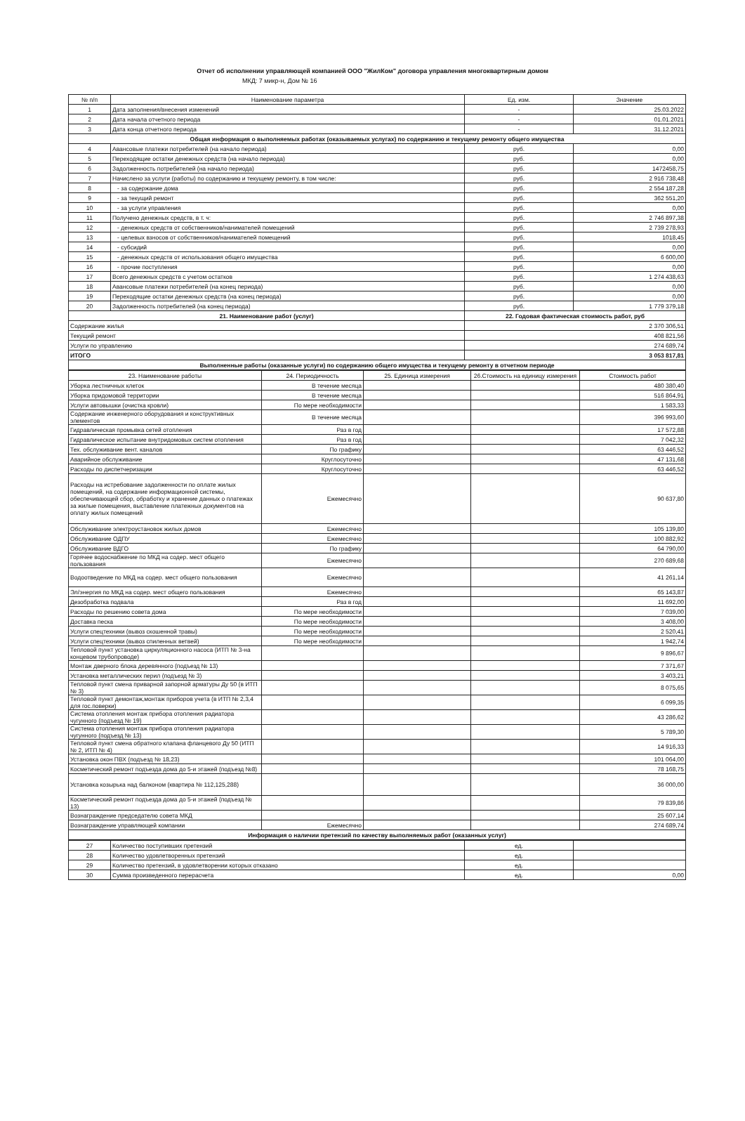Отчет об исполнении управляющей компанией ООО "ЖилКом" договора управления многоквартирным домом
МКД: 7 микр-н, Дом № 16
| № п/п | Наименование параметра | Ед. изм. | Значение |
| --- | --- | --- | --- |
| 1 | Дата заполнения/внесения изменений | - | 25.03.2022 |
| 2 | Дата начала отчетного периода | - | 01.01.2021 |
| 3 | Дата конца отчетного периода | - | 31.12.2021 |
| Общая информация о выполняемых работах (оказываемых услугах) по содержанию и текущему ремонту общего имущества | | | |
| 4 | Авансовые платежи потребителей (на начало периода) | руб. | 0,00 |
| 5 | Переходящие остатки денежных средств (на начало периода) | руб. | 0,00 |
| 6 | Задолженность потребителей (на начало периода) | руб. | 1472458,75 |
| 7 | Начислено за услуги (работы) по содержанию и текущему ремонту, в том числе: | руб. | 2 916 738,48 |
| 8 | - за содержание дома | руб. | 2 554 187,28 |
| 9 | - за текущий ремонт | руб. | 362 551,20 |
| 10 | - за услуги управления | руб. | 0,00 |
| 11 | Получено денежных средств, в т. ч: | руб. | 2 746 897,38 |
| 12 | - денежных средств от собственников/нанимателей помещений | руб. | 2 739 278,93 |
| 13 | - целевых взносов от собственников/нанимателей помещений | руб. | 1018,45 |
| 14 | - субсидий | руб. | 0,00 |
| 15 | - денежных средств от использования общего имущества | руб. | 6 600,00 |
| 16 | - прочие поступления | руб. | 0,00 |
| 17 | Всего денежных средств с учетом остатков | руб. | 1 274 438,63 |
| 18 | Авансовые платежи потребителей (на конец периода) | руб. | 0,00 |
| 19 | Переходящие остатки денежных средств (на конец периода) | руб. | 0,00 |
| 20 | Задолженность потребителей (на конец периода) | руб. | 1 779 379,18 |
| 21. Наименование работ (услуг) | | 22. Годовая фактическая стоимость работ, руб | |
| Содержание жилья | | 2 370 306,51 | |
| Текущий ремонт | | 408 821,56 | |
| Услуги по управлению | | 274 689,74 | |
| ИТОГО | | 3 053 817,81 | |
| Выполненные работы (оказанные услуги) по содержанию общего имущества и текущему ремонту в отчетном периоде | | | |
| 23. Наименование работы | 24. Периодичность | 25. Единица измерения | 26.Стоимость на единицу измерения | Стоимость работ |
| --- | --- | --- | --- | --- |
| Уборка лестничных клеток | В течение месяца | | | 480 380,40 |
| Уборка придомовой территории | В течение месяца | | | 516 864,91 |
| Услуги автовышки (очистка кровли) | По мере необходимости | | | 1 583,33 |
| Содержание инженерного оборудования и конструктивных элементов | В течение месяца | | | 396 993,60 |
| Гидравлическая промывка сетей отопления | Раз в год | | | 17 572,88 |
| Гидравлическое испытание внутридомовых систем отопления | Раз в год | | | 7 042,32 |
| Тех. обслуживание вент. каналов | По графику | | | 63 446,52 |
| Аварийное обслуживание | Круглосуточно | | | 47 131,68 |
| Расходы по диспетчеризации | Круглосуточно | | | 63 446,52 |
| Расходы на истребование задолженности по оплате жилых помещений, на содержание информационной системы, обеспечивающей сбор, обработку и хранение данных о платежах за жилые помещения, выставление платежных документов на оплату жилых помещений | Ежемесячно | | | 90 637,80 |
| Обслуживание электроустановок жилых домов | Ежемесячно | | | 105 139,80 |
| Обслуживание ОДПУ | Ежемесячно | | | 100 882,92 |
| Обслуживание ВДГО | По графику | | | 64 790,00 |
| Горячее водоснабжение по МКД на содер. мест общего пользования | Ежемесячно | | | 270 689,68 |
| Водоотведение по МКД на содер. мест общего пользования | Ежемесячно | | | 41 261,14 |
| Эл/энергия по МКД на содер. мест общего пользования | Ежемесячно | | | 65 143,87 |
| Дезобработка подвала | Раз в год | | | 11 692,00 |
| Расходы по решению совета дома | По мере необходимости | | | 7 039,00 |
| Доставка песка | По мере необходимости | | | 3 408,00 |
| Услуги спецтехники (вывоз скошенной травы) | По мере необходимости | | | 2 520,41 |
| Услуги спецтехники (вывоз спиленных ветвей) | По мере необходимости | | | 1 942,74 |
| Тепловой пункт установка циркуляционного насоса (ИТП № 3-на концевом трубопроводе) | | | | 9 896,67 |
| Монтаж дверного блока деревянного (подъезд № 13) | | | | 7 371,67 |
| Установка металлических перил (подъезд № 3) | | | | 3 403,21 |
| Тепловой пункт смена приварной запорной арматуры Ду 50 (в ИТП № 3) | | | | 8 075,65 |
| Тепловой пункт демонтаж,монтаж приборов учета (в ИТП № 2,3,4 для гос.поверки) | | | | 6 099,35 |
| Система отопления монтаж прибора отопления радиатора чугунного (подъезд № 19) | | | | 43 286,62 |
| Система отопления монтаж прибора отопления радиатора чугунного (подъезд № 13) | | | | 5 789,30 |
| Тепловой пункт смена обратного клапана фланцевого Ду 50 (ИТП № 2, ИТП № 4) | | | | 14 916,33 |
| Установка окон ПВХ (подъезд № 18,23) | | | | 101 064,00 |
| Косметический ремонт подъезда дома до 5-и этажей (подъезд №8) | | | | 78 168,75 |
| Установка козырька над балконом (квартира № 112,125,288) | | | | 36 000,00 |
| Косметический ремонт подъезда дома до 5-и этажей (подъезд № 13) | | | | 79 839,86 |
| Вознаграждение председателю совета МКД | | | | 25 607,14 |
| Вознаграждение управляющей компании | Ежемесячно | | | 274 689,74 |
| Информация о наличии претензий по качеству выполняемых работ (оказанных услуг) | | | | |
| 27 | Количество поступивших претензий | ед. | |
| 28 | Количество удовлетворенных претензий | ед. | |
| 29 | Количество претензий, в удовлетворении которых отказано | ед. | |
| 30 | Сумма произведенного перерасчета | ед. | 0,00 |